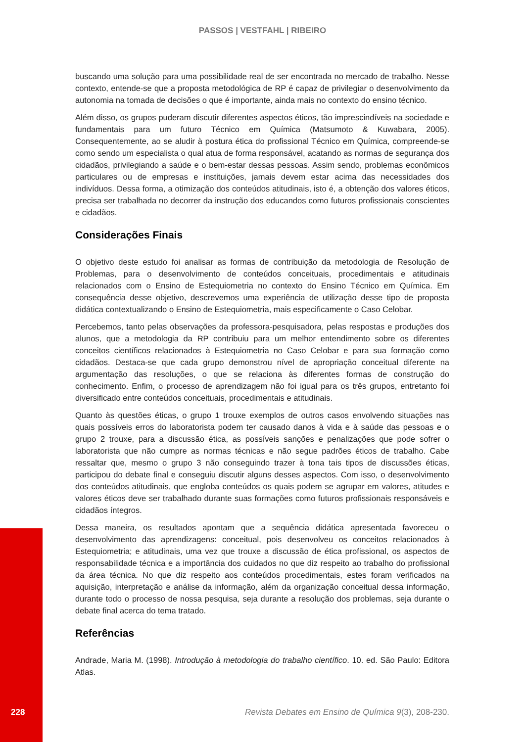PASSOS | VESTFAHL | RIBEIRO
buscando uma solução para uma possibilidade real de ser encontrada no mercado de trabalho. Nesse contexto, entende-se que a proposta metodológica de RP é capaz de privilegiar o desenvolvimento da autonomia na tomada de decisões o que é importante, ainda mais no contexto do ensino técnico.
Além disso, os grupos puderam discutir diferentes aspectos éticos, tão imprescindíveis na sociedade e fundamentais para um futuro Técnico em Química (Matsumoto & Kuwabara, 2005). Consequentemente, ao se aludir à postura ética do profissional Técnico em Química, compreende-se como sendo um especialista o qual atua de forma responsável, acatando as normas de segurança dos cidadãos, privilegiando a saúde e o bem-estar dessas pessoas. Assim sendo, problemas econômicos particulares ou de empresas e instituições, jamais devem estar acima das necessidades dos indivíduos. Dessa forma, a otimização dos conteúdos atitudinais, isto é, a obtenção dos valores éticos, precisa ser trabalhada no decorrer da instrução dos educandos como futuros profissionais conscientes e cidadãos.
Considerações Finais
O objetivo deste estudo foi analisar as formas de contribuição da metodologia de Resolução de Problemas, para o desenvolvimento de conteúdos conceituais, procedimentais e atitudinais relacionados com o Ensino de Estequiometria no contexto do Ensino Técnico em Química. Em consequência desse objetivo, descrevemos uma experiência de utilização desse tipo de proposta didática contextualizando o Ensino de Estequiometria, mais especificamente o Caso Celobar.
Percebemos, tanto pelas observações da professora-pesquisadora, pelas respostas e produções dos alunos, que a metodologia da RP contribuiu para um melhor entendimento sobre os diferentes conceitos científicos relacionados à Estequiometria no Caso Celobar e para sua formação como cidadãos. Destaca-se que cada grupo demonstrou nível de apropriação conceitual diferente na argumentação das resoluções, o que se relaciona às diferentes formas de construção do conhecimento. Enfim, o processo de aprendizagem não foi igual para os três grupos, entretanto foi diversificado entre conteúdos conceituais, procedimentais e atitudinais.
Quanto às questões éticas, o grupo 1 trouxe exemplos de outros casos envolvendo situações nas quais possíveis erros do laboratorista podem ter causado danos à vida e à saúde das pessoas e o grupo 2 trouxe, para a discussão ética, as possíveis sanções e penalizações que pode sofrer o laboratorista que não cumpre as normas técnicas e não segue padrões éticos de trabalho. Cabe ressaltar que, mesmo o grupo 3 não conseguindo trazer à tona tais tipos de discussões éticas, participou do debate final e conseguiu discutir alguns desses aspectos. Com isso, o desenvolvimento dos conteúdos atitudinais, que engloba conteúdos os quais podem se agrupar em valores, atitudes e valores éticos deve ser trabalhado durante suas formações como futuros profissionais responsáveis e cidadãos íntegros.
Dessa maneira, os resultados apontam que a sequência didática apresentada favoreceu o desenvolvimento das aprendizagens: conceitual, pois desenvolveu os conceitos relacionados à Estequiometria; e atitudinais, uma vez que trouxe a discussão de ética profissional, os aspectos de responsabilidade técnica e a importância dos cuidados no que diz respeito ao trabalho do profissional da área técnica. No que diz respeito aos conteúdos procedimentais, estes foram verificados na aquisição, interpretação e análise da informação, além da organização conceitual dessa informação, durante todo o processo de nossa pesquisa, seja durante a resolução dos problemas, seja durante o debate final acerca do tema tratado.
Referências
Andrade, Maria M. (1998). Introdução à metodologia do trabalho científico. 10. ed. São Paulo: Editora Atlas.
228 Revista Debates em Ensino de Química 9(3), 208-230.